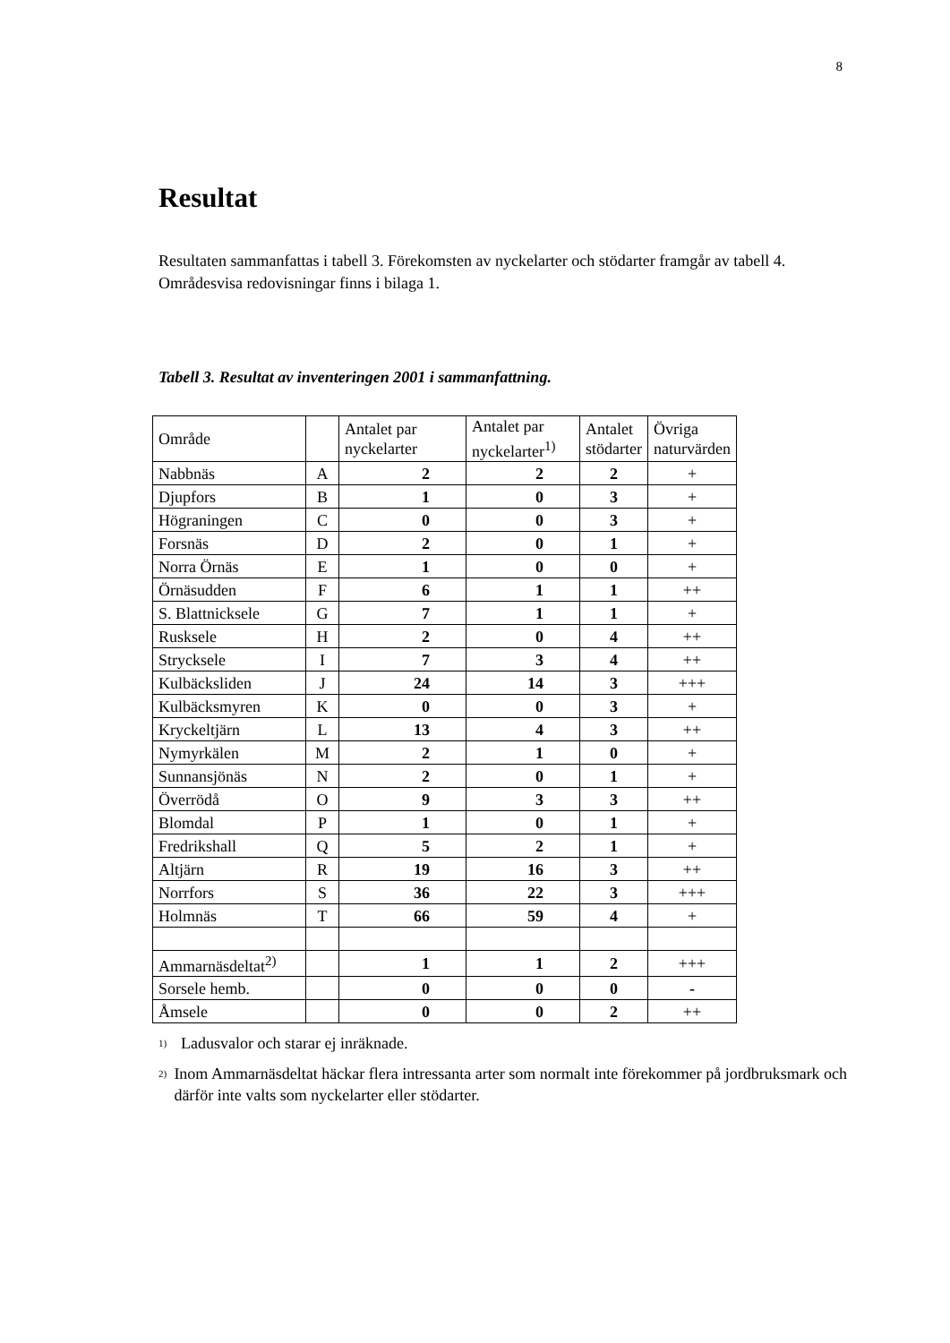8
Resultat
Resultaten sammanfattas i tabell 3. Förekomsten av nyckelarter och stödarter framgår av tabell 4. Områdesvisa redovisningar finns i bilaga 1.
Tabell 3. Resultat av inventeringen 2001 i sammanfattning.
| Område | | Antalet par nyckelarter | Antalet par nyckelarter<sup>1)</sup> | Antalet stödarter | Övriga naturvärden |
| --- | --- | --- | --- | --- | --- |
| Nabbnäs | A | 2 | 2 | 2 | + |
| Djupfors | B | 1 | 0 | 3 | + |
| Högraningen | C | 0 | 0 | 3 | + |
| Forsnäs | D | 2 | 0 | 1 | + |
| Norra Örnäs | E | 1 | 0 | 0 | + |
| Örnäsudden | F | 6 | 1 | 1 | ++ |
| S. Blattnicksele | G | 7 | 1 | 1 | + |
| Rusksele | H | 2 | 0 | 4 | ++ |
| Strycksele | I | 7 | 3 | 4 | ++ |
| Kulbäcksliden | J | 24 | 14 | 3 | +++ |
| Kulbäcksmyren | K | 0 | 0 | 3 | + |
| Kryckeltjärn | L | 13 | 4 | 3 | ++ |
| Nymyrkälen | M | 2 | 1 | 0 | + |
| Sunnansjönäs | N | 2 | 0 | 1 | + |
| Överrödå | O | 9 | 3 | 3 | ++ |
| Blomdal | P | 1 | 0 | 1 | + |
| Fredrikshall | Q | 5 | 2 | 1 | + |
| Altjärn | R | 19 | 16 | 3 | ++ |
| Norrfors | S | 36 | 22 | 3 | +++ |
| Holmnäs | T | 66 | 59 | 4 | + |
| Ammarnäsdeltat<sup>2)</sup> | | 1 | 1 | 2 | +++ |
| Sorsele hemb. | | 0 | 0 | 0 | - |
| Åmsele | | 0 | 0 | 2 | ++ |
<sup>1)</sup> Ladusvalor och starar ej inräknade.
<sup>2)</sup> Inom Ammarnäsdeltat häckar flera intressanta arter som normalt inte förekommer på jordbruksmark och därför inte valts som nyckelarter eller stödarter.